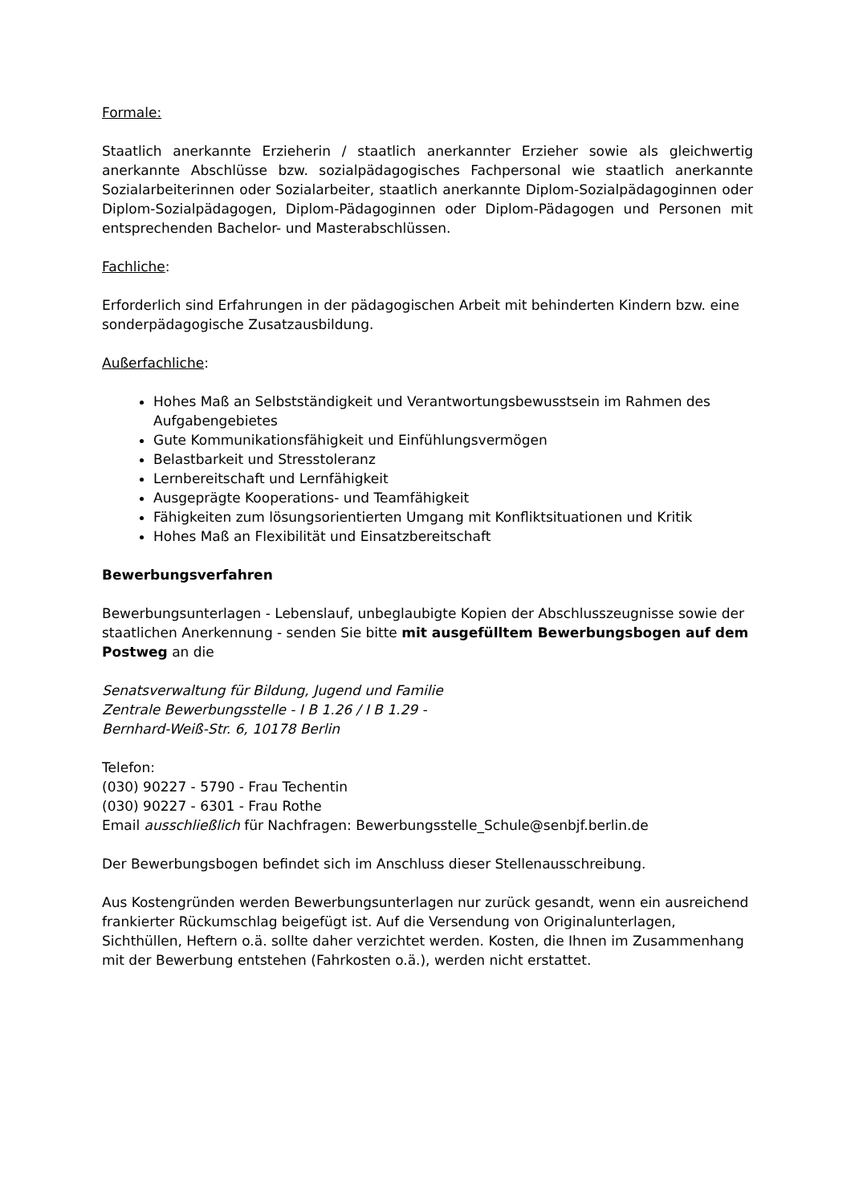Formale:
Staatlich anerkannte Erzieherin / staatlich anerkannter Erzieher sowie als gleichwertig anerkannte Abschlüsse bzw. sozialpädagogisches Fachpersonal wie staatlich anerkannte Sozialarbeiterinnen oder Sozialarbeiter, staatlich anerkannte Diplom-Sozialpädagoginnen oder Diplom-Sozialpädagogen, Diplom-Pädagoginnen oder Diplom-Pädagogen und Personen mit entsprechenden Bachelor- und Masterabschlüssen.
Fachliche:
Erforderlich sind Erfahrungen in der pädagogischen Arbeit mit behinderten Kindern bzw. eine sonderpädagogische Zusatzausbildung.
Außerfachliche:
Hohes Maß an Selbstständigkeit und Verantwortungsbewusstsein im Rahmen des Aufgabengebietes
Gute Kommunikationsfähigkeit und Einfühlungsvermögen
Belastbarkeit und Stresstoleranz
Lernbereitschaft und Lernfähigkeit
Ausgeprägte Kooperations- und Teamfähigkeit
Fähigkeiten zum lösungsorientierten Umgang mit Konfliktsituationen und Kritik
Hohes Maß an Flexibilität und Einsatzbereitschaft
Bewerbungsverfahren
Bewerbungsunterlagen - Lebenslauf, unbeglaubigte Kopien der Abschlusszeugnisse sowie der staatlichen Anerkennung - senden Sie bitte mit ausgefülltem Bewerbungsbogen auf dem Postweg an die
Senatsverwaltung für Bildung, Jugend und Familie
Zentrale Bewerbungsstelle - I B 1.26 / I B 1.29 -
Bernhard-Weiß-Str. 6, 10178 Berlin
Telefon:
(030) 90227 - 5790 - Frau Techentin
(030) 90227 - 6301 - Frau Rothe
Email ausschließlich für Nachfragen: Bewerbungsstelle_Schule@senbjf.berlin.de
Der Bewerbungsbogen befindet sich im Anschluss dieser Stellenausschreibung.
Aus Kostengründen werden Bewerbungsunterlagen nur zurück gesandt, wenn ein ausreichend frankierter Rückumschlag beigefügt ist. Auf die Versendung von Originalunterlagen, Sichthüllen, Heftern o.ä. sollte daher verzichtet werden. Kosten, die Ihnen im Zusammenhang mit der Bewerbung entstehen (Fahrkosten o.ä.), werden nicht erstattet.